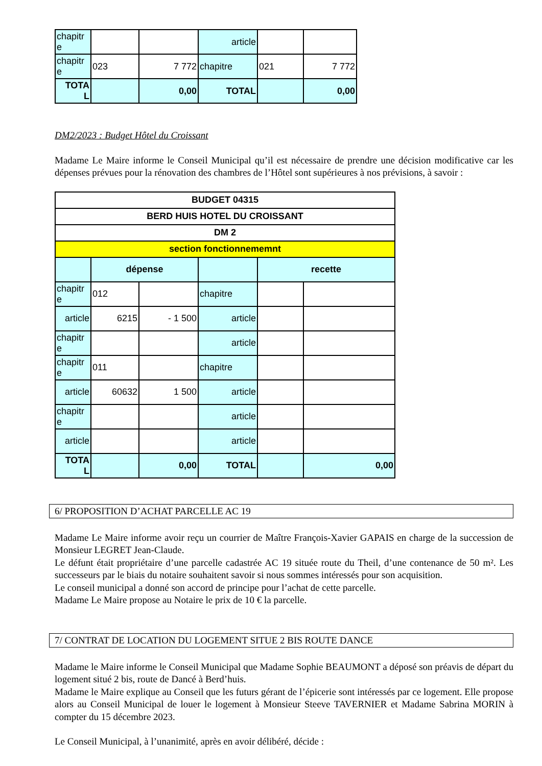| chapitr e | | | article | | |
| chapitr e | 023 | 7 772 | chapitre | 021 | 7 772 |
| TOTA L | | 0,00 | TOTAL | | 0,00 |
DM2/2023 : Budget Hôtel du Croissant
Madame Le Maire informe le Conseil Municipal qu’il est nécessaire de prendre une décision modificative car les dépenses prévues pour la rénovation des chambres de l’Hôtel sont supérieures à nos prévisions, à savoir :
| BUDGET 04315 | | | | | |
| BERD HUIS HOTEL DU CROISSANT | | | | | |
| DM 2 | | | | | |
| section fonctionnememnt | | | | | |
| | dépense | | | recette | |
| chapitr e | 012 | | chapitre | | |
| article | 6215 | - 1 500 | article | | |
| chapitr e | | | article | | |
| chapitr e | 011 | | chapitre | | |
| article | 60632 | 1 500 | article | | |
| chapitr e | | | article | | |
| article | | | article | | |
| TOTA L | | 0,00 | TOTAL | | 0,00 |
6/ PROPOSITION D’ACHAT PARCELLE AC 19
Madame Le Maire informe avoir reçu un courrier de Maître François-Xavier GAPAIS en charge de la succession de Monsieur LEGRET Jean-Claude.
Le défunt était propriétaire d’une parcelle cadastrée AC 19 située route du Theil, d’une contenance de 50 m². Les successeurs par le biais du notaire souhaitent savoir si nous sommes intéressés pour son acquisition.
Le conseil municipal a donné son accord de principe pour l’achat de cette parcelle.
Madame Le Maire propose au Notaire le prix de 10 € la parcelle.
7/ CONTRAT DE LOCATION DU LOGEMENT SITUE 2 BIS ROUTE DANCE
Madame le Maire informe le Conseil Municipal que Madame Sophie BEAUMONT a déposé son préavis de départ du logement situé 2 bis, route de Dancé à Berd’huis.
Madame le Maire explique au Conseil que les futurs gérant de l’épicerie sont intéressés par ce logement. Elle propose alors au Conseil Municipal de louer le logement à Monsieur Steeve TAVERNIER et Madame Sabrina MORIN à compter du 15 décembre 2023.
Le Conseil Municipal, à l’unanimité, après en avoir délibéré, décide :